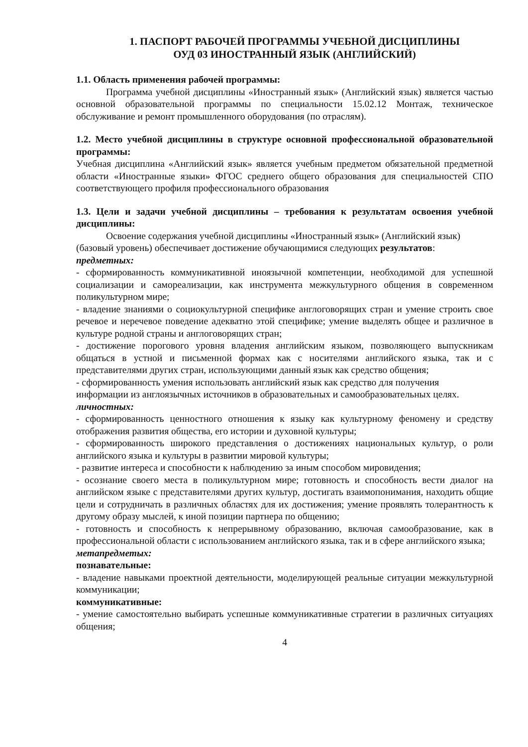1. ПАСПОРТ РАБОЧЕЙ ПРОГРАММЫ УЧЕБНОЙ ДИСЦИПЛИНЫ
ОУД 03 ИНОСТРАННЫЙ ЯЗЫК (АНГЛИЙСКИЙ)
1.1. Область применения рабочей программы:
Программа учебной дисциплины «Иностранный язык» (Английский язык) является частью основной образовательной программы по специальности 15.02.12 Монтаж, техническое обслуживание и ремонт промышленного оборудования (по отраслям).
1.2. Место учебной дисциплины в структуре основной профессиональной образовательной программы:
Учебная дисциплина «Английский язык» является учебным предметом обязательной предметной области «Иностранные языки» ФГОС среднего общего образования для специальностей СПО соответствующего профиля профессионального образования
1.3. Цели и задачи учебной дисциплины – требования к результатам освоения учебной дисциплины:
Освоение содержания учебной дисциплины «Иностранный язык» (Английский язык) (базовый уровень) обеспечивает достижение обучающимися следующих результатов:
предметных:
- сформированность коммуникативной иноязычной компетенции, необходимой для успешной социализации и самореализации, как инструмента межкультурного общения в современном поликультурном мире;
- владение знаниями о социокультурной специфике англоговорящих стран и умение строить свое речевое и неречевое поведение адекватно этой специфике; умение выделять общее и различное в культуре родной страны и англоговорящих стран;
- достижение порогового уровня владения английским языком, позволяющего выпускникам общаться в устной и письменной формах как с носителями английского языка, так и с представителями других стран, использующими данный язык как средство общения;
- сформированность умения использовать английский язык как средство для получения информации из англоязычных источников в образовательных и самообразовательных целях.
личностных:
- сформированность ценностного отношения к языку как культурному феномену и средству отображения развития общества, его истории и духовной культуры;
- сформированность широкого представления о достижениях национальных культур, о роли английского языка и культуры в развитии мировой культуры;
- развитие интереса и способности к наблюдению за иным способом мировидения;
- осознание своего места в поликультурном мире; готовность и способность вести диалог на английском языке с представителями других культур, достигать взаимопонимания, находить общие цели и сотрудничать в различных областях для их достижения; умение проявлять толерантность к другому образу мыслей, к иной позиции партнера по общению;
- готовность и способность к непрерывному образованию, включая самообразование, как в профессиональной области с использованием английского языка, так и в сфере английского языка;
метапредметых:
познавательные:
- владение навыками проектной деятельности, моделирующей реальные ситуации межкультурной коммуникации;
коммуникативные:
- умение самостоятельно выбирать успешные коммуникативные стратегии в различных ситуациях общения;
4